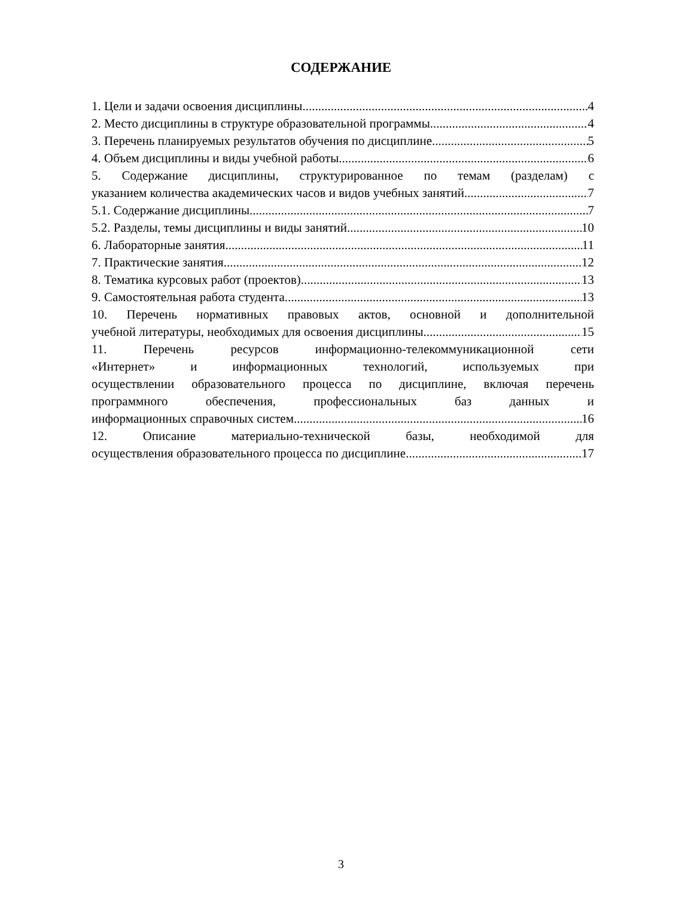СОДЕРЖАНИЕ
1. Цели и задачи освоения дисциплины 4
2. Место дисциплины в структуре образовательной программы 4
3. Перечень планируемых результатов обучения по дисциплине 5
4. Объем дисциплины и виды учебной работы 6
5. Содержание дисциплины, структурированное по темам (разделам) с
указанием количества академических часов и видов учебных занятий 7
5.1. Содержание дисциплины 7
5.2. Разделы, темы дисциплины и виды занятий 10
6. Лабораторные занятия 11
7. Практические занятия 12
8. Тематика курсовых работ (проектов) 13
9. Самостоятельная работа студента 13
10. Перечень нормативных правовых актов, основной и дополнительной
учебной литературы, необходимых для освоения дисциплины 15
11. Перечень ресурсов информационно-телекоммуникационной сети
«Интернет» и информационных технологий, используемых при
осуществлении образовательного процесса по дисциплине, включая перечень
программного обеспечения, профессиональных баз данных и
информационных справочных систем 16
12. Описание материально-технической базы, необходимой для
осуществления образовательного процесса по дисциплине 17
3